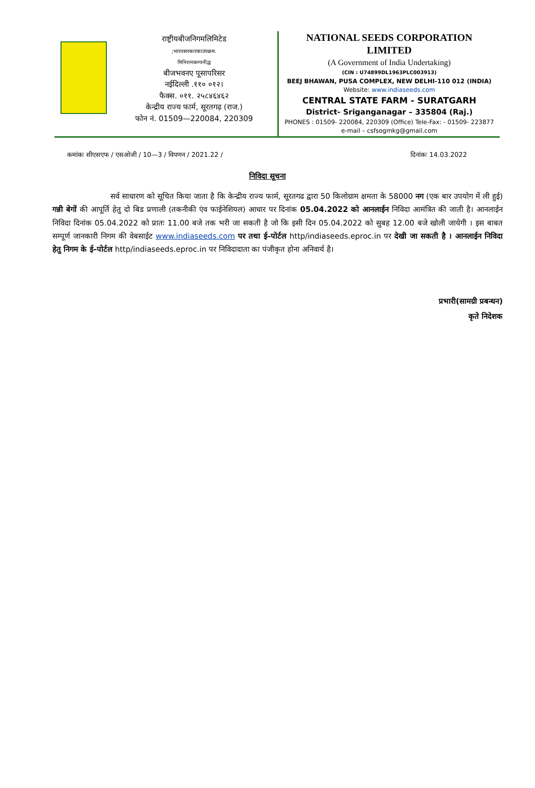राष्ट्रीयबीजनिगमलिमिटेड
;भारतसरकारकाउपक्रम.
मिनिरत्नकम्पनीद्ध
बीजभवनए पूसापरिसर
नईदिल्ली .११० ०१२।
फैक्स. ०११. २५८४६४६२
केन्द्रीय राज्य फार्म, सूरतगढ़ (राज.)
फोन नं. 01509—220084, 220309
NATIONAL SEEDS CORPORATION
LIMITED
(A Government of India Undertaking)
(CIN : U74899DL1963PLC003913)
BEEJ BHAWAN, PUSA COMPLEX, NEW DELHI-110 012 (INDIA)
Website: www.indiaseeds.com
CENTRAL STATE FARM - SURATGARH
District- Sriganganagar – 335804 (Raj.)
PHONES : 01509- 220084, 220309 (Office) Tele-Fax: - 01509- 223877
e-mail – csfsogmkg@gmail.com
कमांकः सीएसएफ / एसओजी / 10—3 / विपणन / 2021.22 / दिनांकः 14.03.2022
निविदा सूचना
सर्व साधारण को सूचित किया जाता है कि केन्द्रीय राज्य फार्म, सूरतगढ द्वारा 50 किलोग्राम क्षमता के 58000 नग (एक बार उपयोग में ली हुई) गन्नी बेगों की आपूर्ति हेतु दो बिड प्रणाली (तकनीकी एंव फाईनेशियल) आधार पर दिनांक 05.04.2022 को आनलाईन निविदा आमंत्रित की जाती है। आनलाईन निविदा दिनांक 05.04.2022 को प्रातः 11.00 बजे तक भरी जा सकती है जो कि इसी दिन 05.04.2022 को सुबह 12.00 बजे खोली जायेगी । इस बाबत सम्पूर्ण जानकारी निगम की वेबसाईट www.indiaseeds.com पर तथा ई–पोर्टल http/indiaseeds.eproc.in पर देखी जा सकती है । आनलाईन निविदा हेतु निगम के ई–पोर्टल http/indiaseeds.eproc.in पर निविदादाता का पंजीकृत होना अनिवार्य है।
प्रभारी(सामग्री प्रबन्धन)
कृते निदेशक